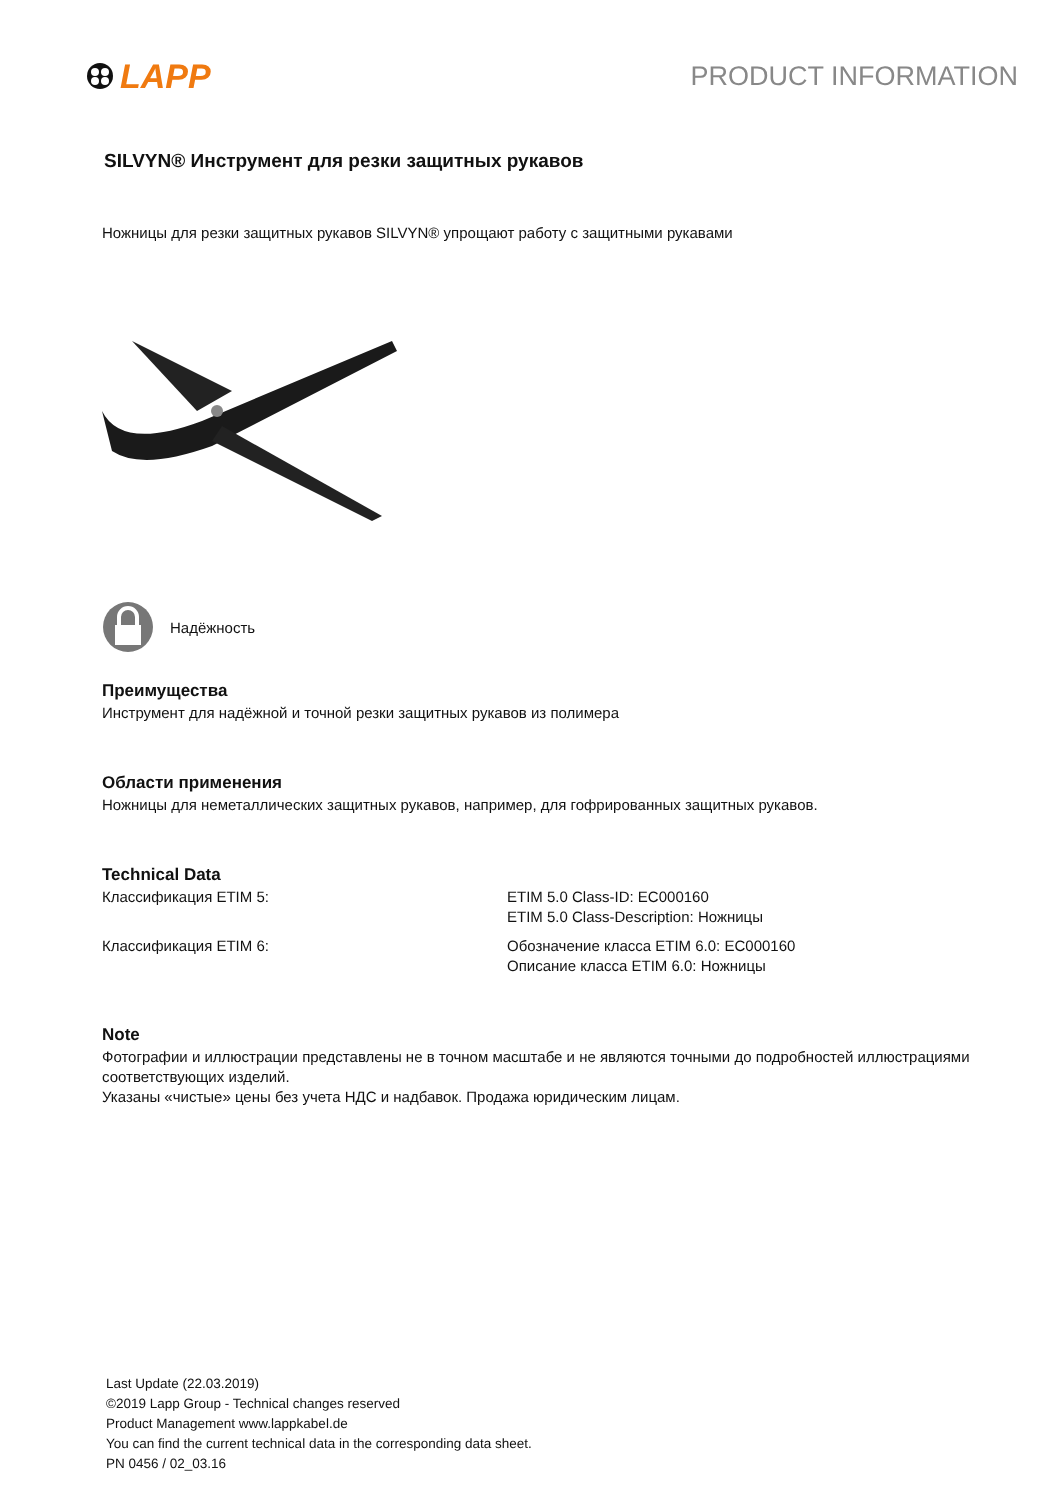LAPP
PRODUCT INFORMATION
SILVYN® Инструмент для резки защитных рукавов
Ножницы для резки защитных рукавов SILVYN® упрощают работу с защитными рукавами
Надёжность
Преимущества
Инструмент для надёжной и точной резки защитных рукавов из полимера
Области применения
Ножницы для неметаллических защитных рукавов, например, для гофрированных защитных рукавов.
Technical Data
| Классификация ETIM 5: | ETIM 5.0 Class-ID: EC000160 ETIM 5.0 Class-Description: Ножницы |
| Классификация ETIM 6: | Обозначение класса ETIM 6.0: EC000160 Описание класса ETIM 6.0: Ножницы |
Note
Фотографии и иллюстрации представлены не в точном масштабе и не являются точными до подробностей иллюстрациями соответствующих изделий.
Указаны «чистые» цены без учета НДС и надбавок. Продажа юридическим лицам.
Last Update (22.03.2019)
©2019 Lapp Group - Technical changes reserved
Product Management www.lappkabel.de
You can find the current technical data in the corresponding data sheet.
PN 0456 / 02_03.16